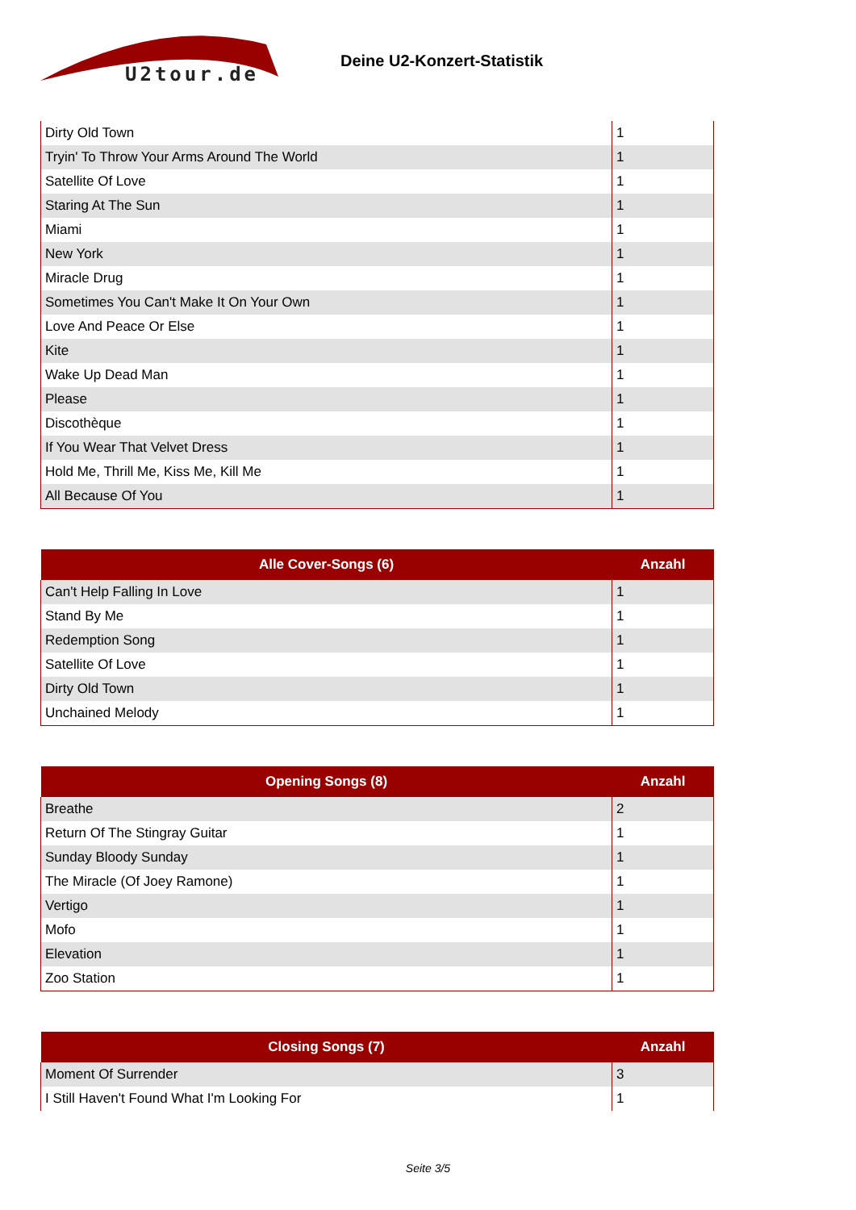U2tour.de
Deine U2-Konzert-Statistik
| Dirty Old Town | 1 |
| Tryin' To Throw Your Arms Around The World | 1 |
| Satellite Of Love | 1 |
| Staring At The Sun | 1 |
| Miami | 1 |
| New York | 1 |
| Miracle Drug | 1 |
| Sometimes You Can't Make It On Your Own | 1 |
| Love And Peace Or Else | 1 |
| Kite | 1 |
| Wake Up Dead Man | 1 |
| Please | 1 |
| Discothèque | 1 |
| If You Wear That Velvet Dress | 1 |
| Hold Me, Thrill Me, Kiss Me, Kill Me | 1 |
| All Because Of You | 1 |
| Alle Cover-Songs (6) | Anzahl |
| --- | --- |
| Can't Help Falling In Love | 1 |
| Stand By Me | 1 |
| Redemption Song | 1 |
| Satellite Of Love | 1 |
| Dirty Old Town | 1 |
| Unchained Melody | 1 |
| Opening Songs (8) | Anzahl |
| --- | --- |
| Breathe | 2 |
| Return Of The Stingray Guitar | 1 |
| Sunday Bloody Sunday | 1 |
| The Miracle (Of Joey Ramone) | 1 |
| Vertigo | 1 |
| Mofo | 1 |
| Elevation | 1 |
| Zoo Station | 1 |
| Closing Songs (7) | Anzahl |
| --- | --- |
| Moment Of Surrender | 3 |
| I Still Haven't Found What I'm Looking For | 1 |
Seite 3/5